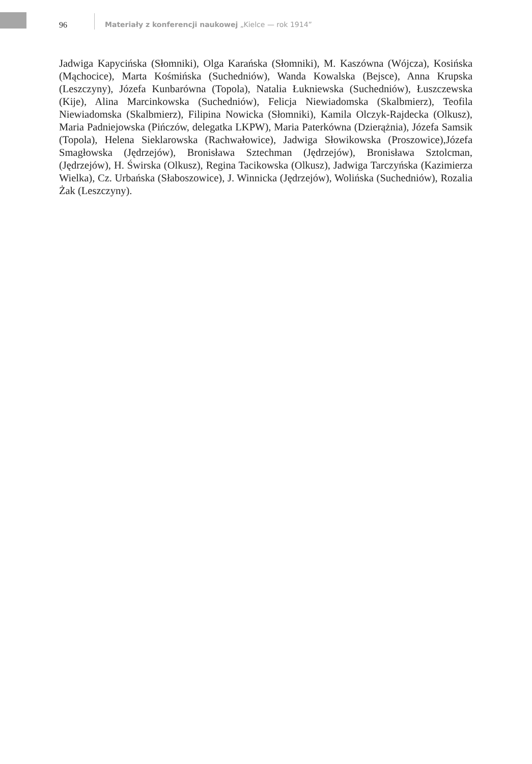96 Materiały z konferencji naukowej „Kielce — rok 1914”
Jadwiga Kapycińska (Słomniki), Olga Karańska (Słomniki), M. Kaszówna (Wójcza), Kosińska (Mąchocice), Marta Kośmińska (Suchedniów), Wanda Kowalska (Bejsce), Anna Krupska (Leszczyny), Józefa Kunbarówna (Topola), Natalia Łukniewska (Suchedniów), Łuszczewska (Kije), Alina Marcinkowska (Suchedniów), Felicja Niewiadomska (Skalbmierz), Teofila Niewiadomska (Skalbmierz), Filipina Nowicka (Słomniki), Kamila Olczyk-Rajdecka (Olkusz), Maria Padniejowska (Pińczów, delegatka LKPW), Maria Paterkówna (Dzierążnia), Józefa Samsik (Topola), Helena Sieklarowska (Rachwałowice), Jadwiga Słowikowska (Proszowice),Józefa Smagłowska (Jędrzejów), Bronisława Sztechman (Jędrzejów), Bronisława Sztolcman, (Jędrzejów), H. Świrska (Olkusz), Regina Tacikowska (Olkusz), Jadwiga Tarczyńska (Kazimierza Wielka), Cz. Urbańska (Słaboszowice), J. Winnicka (Jędrzejów), Wolińska (Suchedniów), Rozalia Żak (Leszczyny).